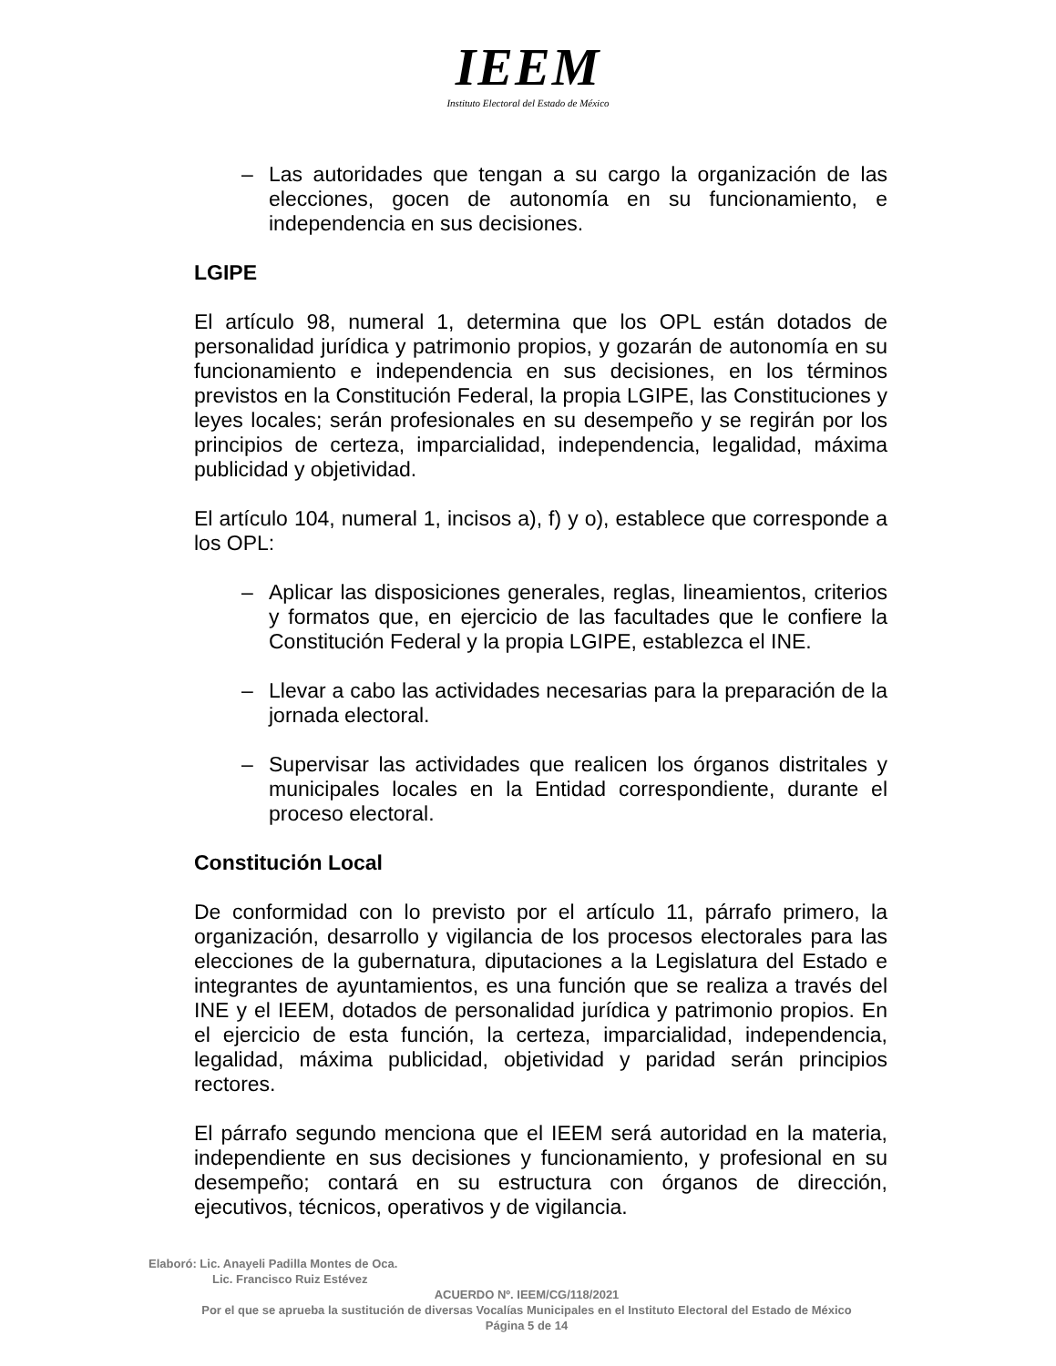IEEM
Instituto Electoral del Estado de México
– Las autoridades que tengan a su cargo la organización de las elecciones, gocen de autonomía en su funcionamiento, e independencia en sus decisiones.
LGIPE
El artículo 98, numeral 1, determina que los OPL están dotados de personalidad jurídica y patrimonio propios, y gozarán de autonomía en su funcionamiento e independencia en sus decisiones, en los términos previstos en la Constitución Federal, la propia LGIPE, las Constituciones y leyes locales; serán profesionales en su desempeño y se regirán por los principios de certeza, imparcialidad, independencia, legalidad, máxima publicidad y objetividad.
El artículo 104, numeral 1, incisos a), f) y o), establece que corresponde a los OPL:
– Aplicar las disposiciones generales, reglas, lineamientos, criterios y formatos que, en ejercicio de las facultades que le confiere la Constitución Federal y la propia LGIPE, establezca el INE.
– Llevar a cabo las actividades necesarias para la preparación de la jornada electoral.
– Supervisar las actividades que realicen los órganos distritales y municipales locales en la Entidad correspondiente, durante el proceso electoral.
Constitución Local
De conformidad con lo previsto por el artículo 11, párrafo primero, la organización, desarrollo y vigilancia de los procesos electorales para las elecciones de la gubernatura, diputaciones a la Legislatura del Estado e integrantes de ayuntamientos, es una función que se realiza a través del INE y el IEEM, dotados de personalidad jurídica y patrimonio propios. En el ejercicio de esta función, la certeza, imparcialidad, independencia, legalidad, máxima publicidad, objetividad y paridad serán principios rectores.
El párrafo segundo menciona que el IEEM será autoridad en la materia, independiente en sus decisiones y funcionamiento, y profesional en su desempeño; contará en su estructura con órganos de dirección, ejecutivos, técnicos, operativos y de vigilancia.
Elaboró: Lic. Anayeli Padilla Montes de Oca.
Lic. Francisco Ruiz Estévez
ACUERDO Nº. IEEM/CG/118/2021
Por el que se aprueba la sustitución de diversas Vocalías Municipales en el Instituto Electoral del Estado de México
Página 5 de 14